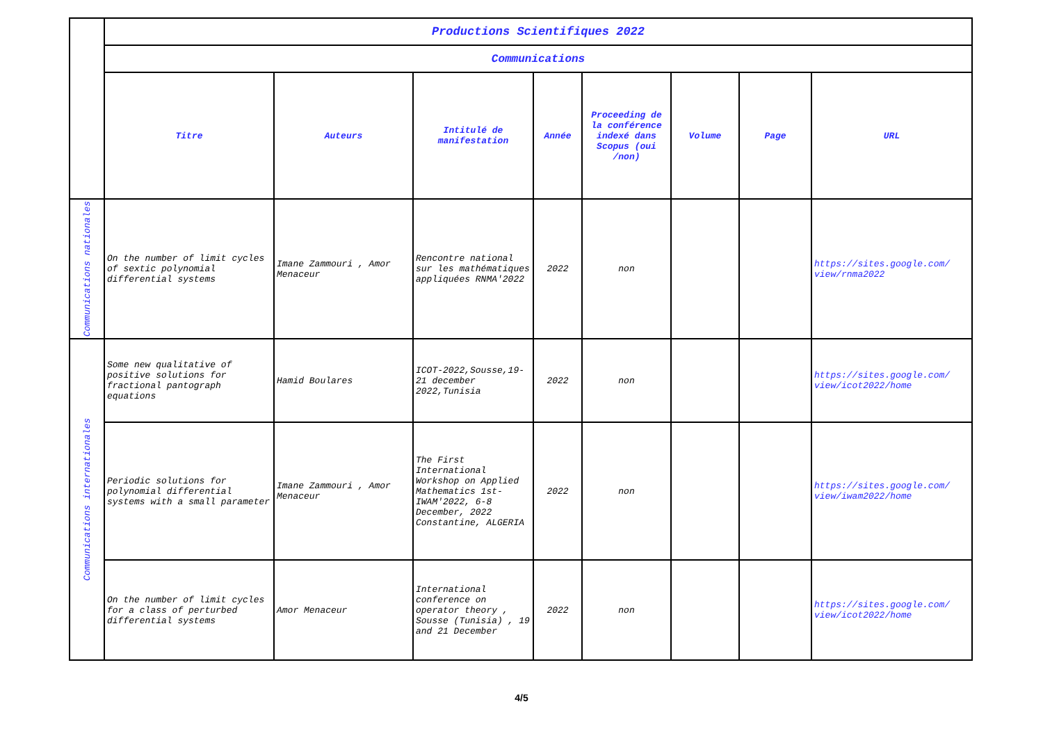| | Productions Scientifiques 2022 | | | | | | | |
| | Communications | | | | | | | |
| | Titre | Auteurs | Intitulé de manifestation | Année | Proceeding de la conférence indexé dans Scopus (oui /non) | Volume | Page | URL |
| Communications nationales | On the number of limit cycles of sextic polynomial differential systems | Imane Zammouri , Amor Menaceur | Rencontre national sur les mathématiques appliquées RNMA'2022 | 2022 | non | | | https://sites.google.com/ view/rnma2022 |
| Communications internationales | Some new qualitative of positive solutions for fractional pantograph equations | Hamid Boulares | ICOT-2022,Sousse,19-21 december 2022,Tunisia | 2022 | non | | | https://sites.google.com/ view/icot2022/home |
| | Periodic solutions for polynomial differential systems with a small parameter | Imane Zammouri , Amor Menaceur | The First International Workshop on Applied Mathematics 1st-IWAM'2022, 6-8 December, 2022 Constantine, ALGERIA | 2022 | non | | | https://sites.google.com/ view/iwam2022/home |
| | On the number of limit cycles for a class of perturbed differential systems | Amor Menaceur | International conference on operator theory , Sousse (Tunisia) , 19 and 21 December | 2022 | non | | | https://sites.google.com/ view/icot2022/home |
4/5